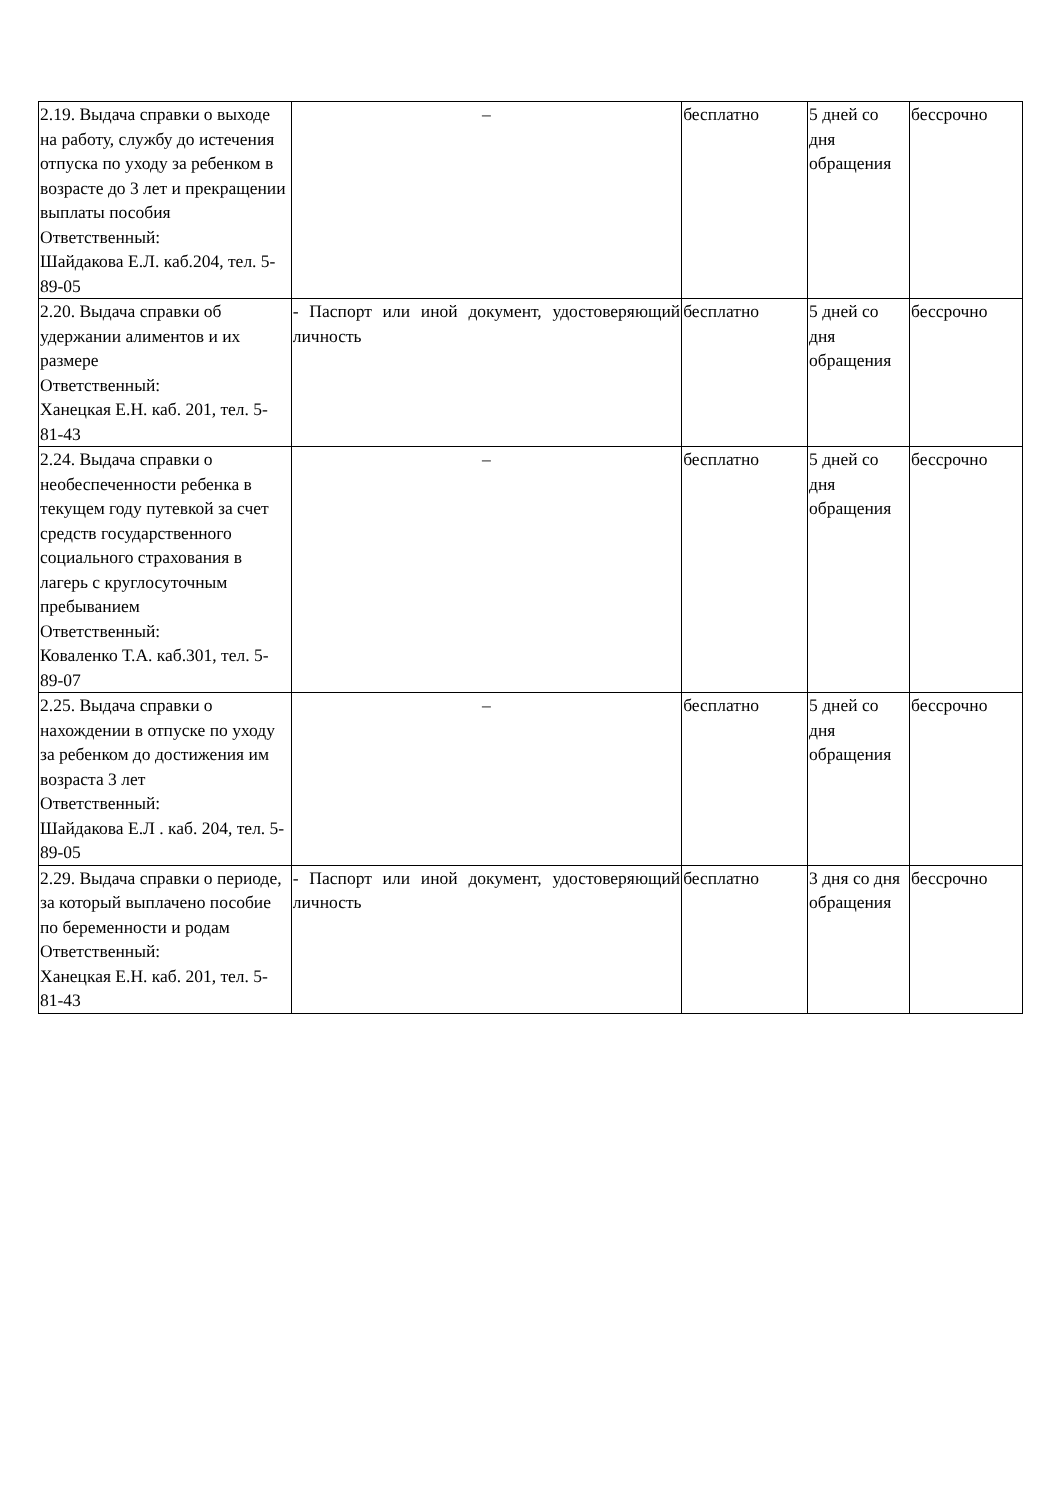| 2.19. Выдача справки о выходе на работу, службу до истечения отпуска по уходу за ребенком в возрасте до 3 лет и прекращении выплаты пособия Ответственный: Шайдакова Е.Л. каб.204, тел. 5-89-05 | – | бесплатно | 5 дней со дня обращения | бессрочно |
| 2.20. Выдача справки об удержании алиментов и их размере Ответственный: Ханецкая Е.Н. каб. 201, тел. 5-81-43 | - Паспорт или иной документ, удостоверяющий личность | бесплатно | 5 дней со дня обращения | бессрочно |
| 2.24. Выдача справки о необеспеченности ребенка в текущем году путевкой за счет средств государственного социального страхования в лагерь с круглосуточным пребыванием Ответственный: Коваленко Т.А. каб.301, тел. 5-89-07 | – | бесплатно | 5 дней со дня обращения | бессрочно |
| 2.25. Выдача справки о нахождении в отпуске по уходу за ребенком до достижения им возраста 3 лет Ответственный: Шайдакова Е.Л . каб. 204, тел. 5-89-05 | – | бесплатно | 5 дней со дня обращения | бессрочно |
| 2.29. Выдача справки о периоде, за который выплачено пособие по беременности и родам Ответственный: Ханецкая Е.Н. каб. 201, тел. 5-81-43 | - Паспорт или иной документ, удостоверяющий личность | бесплатно | 3 дня со дня обращения | бессрочно |